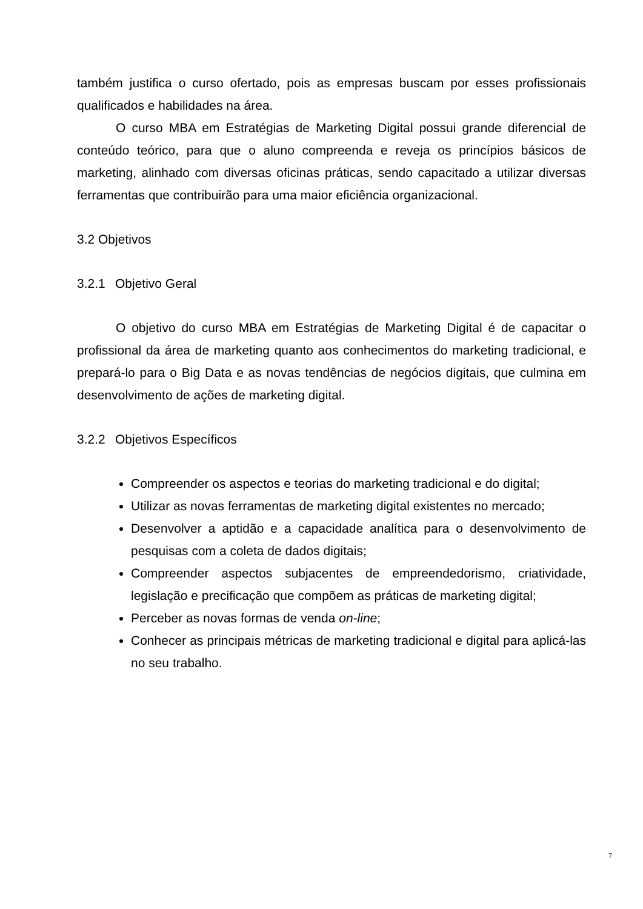também justifica o curso ofertado, pois as empresas buscam por esses profissionais qualificados e habilidades na área.
O curso MBA em Estratégias de Marketing Digital possui grande diferencial de conteúdo teórico, para que o aluno compreenda e reveja os princípios básicos de marketing, alinhado com diversas oficinas práticas, sendo capacitado a utilizar diversas ferramentas que contribuirão para uma maior eficiência organizacional.
3.2 Objetivos
3.2.1 Objetivo Geral
O objetivo do curso MBA em Estratégias de Marketing Digital é de capacitar o profissional da área de marketing quanto aos conhecimentos do marketing tradicional, e prepará-lo para o Big Data e as novas tendências de negócios digitais, que culmina em desenvolvimento de ações de marketing digital.
3.2.2 Objetivos Específicos
Compreender os aspectos e teorias do marketing tradicional e do digital;
Utilizar as novas ferramentas de marketing digital existentes no mercado;
Desenvolver a aptidão e a capacidade analítica para o desenvolvimento de pesquisas com a coleta de dados digitais;
Compreender aspectos subjacentes de empreendedorismo, criatividade, legislação e precificação que compõem as práticas de marketing digital;
Perceber as novas formas de venda on-line;
Conhecer as principais métricas de marketing tradicional e digital para aplicá-las no seu trabalho.
7